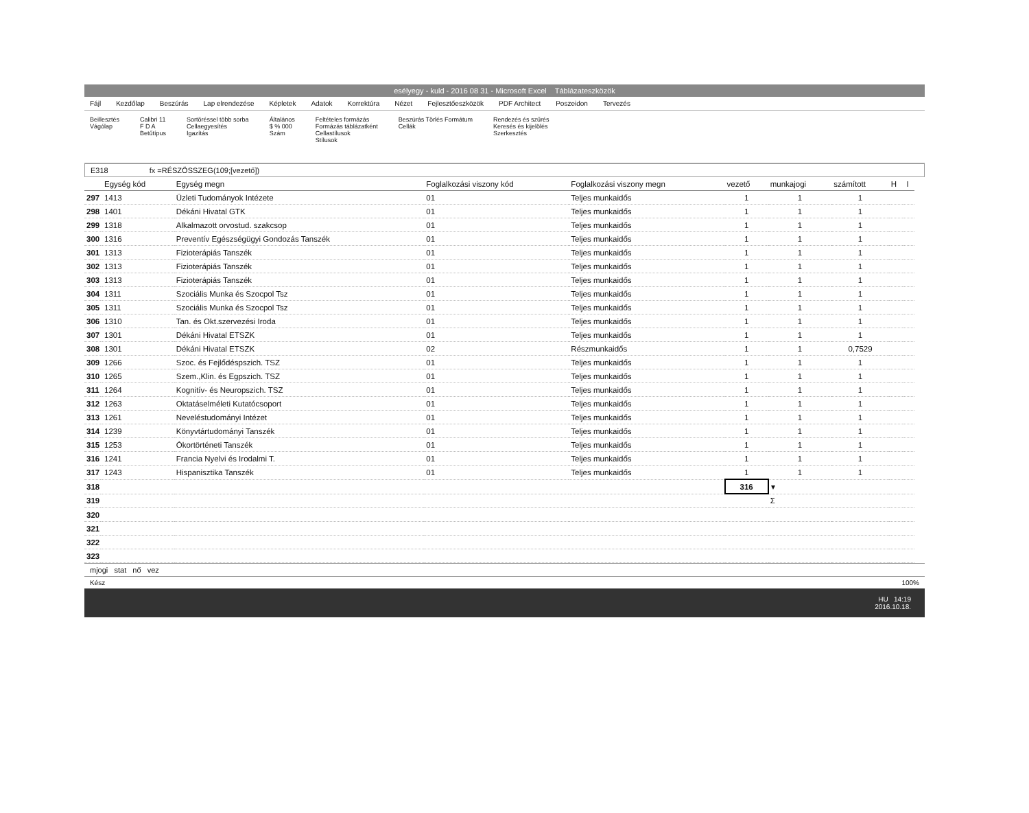esélyegy - kuld - 2016 08 31 - Microsoft Excel Táblázateszközök
Fájl Kezdőlap Beszúrás Lap elrendezése Képletek Adatok Korrektúra Nézet Fejlesztőeszközök PDF Architect Poszeidon Tervezés
Beillesztés
Vágólap Calibri 11
F D A
Betűtípus Sortöréssel több sorba
Cellaegyesítés
Igazítás Általános
$ % 000
Szám Feltételes formázás
Formázás táblázatként
Cellastílusok
Stílusok Beszúrás Törlés Formátum
Cellák Rendezés és szűrés
Keresés és kijelölés
Szerkesztés
E318 fx =RÉSZÖSSZEG(109;[vezető])
| | Egység kód | Egység megn | Foglalkozási viszony kód | Foglalkozási viszony megn | vezető | munkajogi | számított | H | I |
| --- | --- | --- | --- | --- | --- | --- | --- | --- | --- |
| 297 | 1413 | Üzleti Tudományok Intézete | 01 | Teljes munkaidős | 1 | 1 | 1 | | |
| 298 | 1401 | Dékáni Hivatal GTK | 01 | Teljes munkaidős | 1 | 1 | 1 | | |
| 299 | 1318 | Alkalmazott orvostud. szakcsop | 01 | Teljes munkaidős | 1 | 1 | 1 | | |
| 300 | 1316 | Preventív Egészségügyi Gondozás Tanszék | 01 | Teljes munkaidős | 1 | 1 | 1 | | |
| 301 | 1313 | Fizioterápiás Tanszék | 01 | Teljes munkaidős | 1 | 1 | 1 | | |
| 302 | 1313 | Fizioterápiás Tanszék | 01 | Teljes munkaidős | 1 | 1 | 1 | | |
| 303 | 1313 | Fizioterápiás Tanszék | 01 | Teljes munkaidős | 1 | 1 | 1 | | |
| 304 | 1311 | Szociális Munka és Szocpol Tsz | 01 | Teljes munkaidős | 1 | 1 | 1 | | |
| 305 | 1311 | Szociális Munka és Szocpol Tsz | 01 | Teljes munkaidős | 1 | 1 | 1 | | |
| 306 | 1310 | Tan. és Okt.szervezési Iroda | 01 | Teljes munkaidős | 1 | 1 | 1 | | |
| 307 | 1301 | Dékáni Hivatal ETSZK | 01 | Teljes munkaidős | 1 | 1 | 1 | | |
| 308 | 1301 | Dékáni Hivatal ETSZK | 02 | Részmunkaidős | 1 | 1 | 0,7529 | | |
| 309 | 1266 | Szoc. és Fejlődéspszich. TSZ | 01 | Teljes munkaidős | 1 | 1 | 1 | | |
| 310 | 1265 | Szem.,Klin. és Egpszich. TSZ | 01 | Teljes munkaidős | 1 | 1 | 1 | | |
| 311 | 1264 | Kognitív- és Neuropszich. TSZ | 01 | Teljes munkaidős | 1 | 1 | 1 | | |
| 312 | 1263 | Oktatáselméleti Kutatócsoport | 01 | Teljes munkaidős | 1 | 1 | 1 | | |
| 313 | 1261 | Neveléstudományi Intézet | 01 | Teljes munkaidős | 1 | 1 | 1 | | |
| 314 | 1239 | Könyvtártudományi Tanszék | 01 | Teljes munkaidős | 1 | 1 | 1 | | |
| 315 | 1253 | Ókortörténeti Tanszék | 01 | Teljes munkaidős | 1 | 1 | 1 | | |
| 316 | 1241 | Francia Nyelvi és Irodalmi T. | 01 | Teljes munkaidős | 1 | 1 | 1 | | |
| 317 | 1243 | Hispanisztika Tanszék | 01 | Teljes munkaidős | 1 | 1 | 1 | | |
| 318 | | | | | 316 | ▾ | | | |
| 319 | | | | | | Σ | | | |
| 320 | | | | | | | | | |
| 321 | | | | | | | | | |
| 322 | | | | | | | | | |
| 323 | | | | | | | | | |
mjogi stat nő vez
Kész 100%
HU 14:19
2016.10.18.